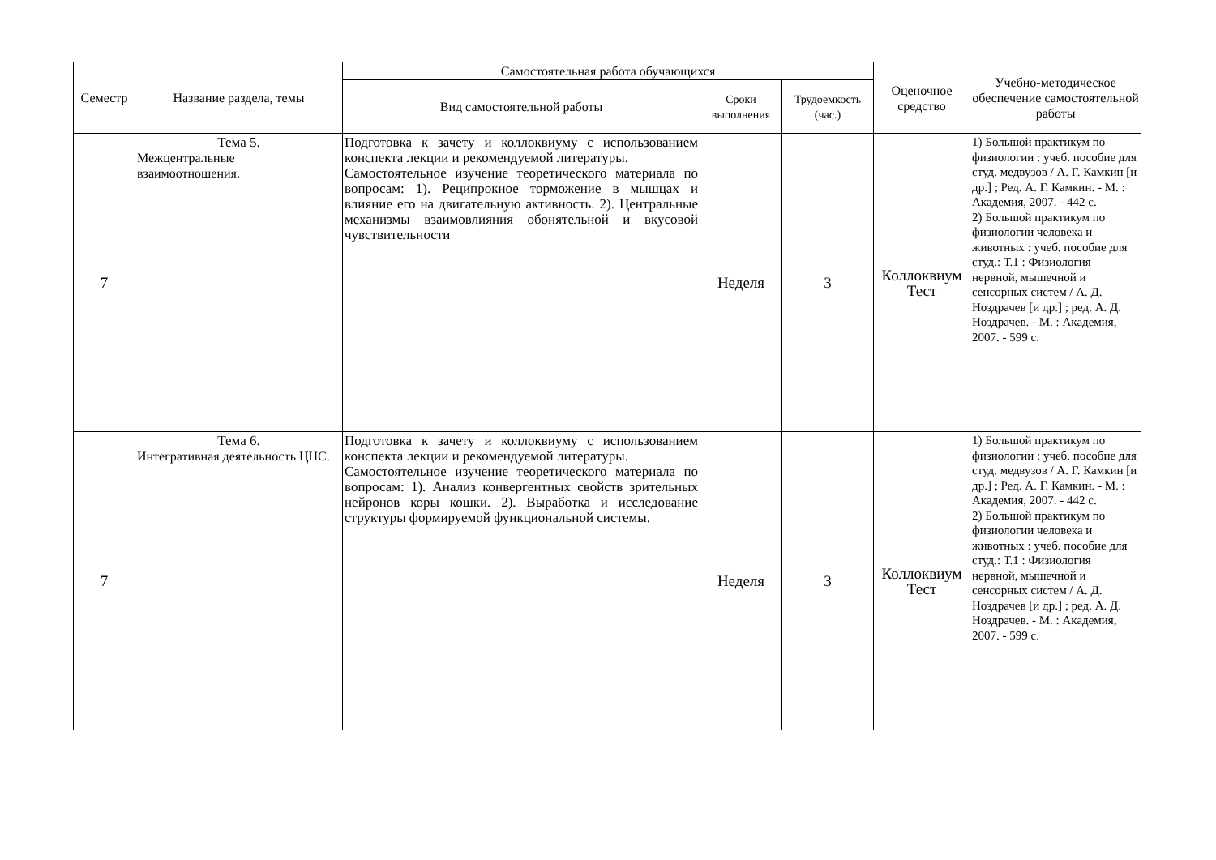| Семестр | Название раздела, темы | Самостоятельная работа обучающихся | | | Оценочное средство | Учебно-методическое обеспечение самостоятельной работы |
| --- | --- | --- | --- | --- | --- | --- |
| | | Вид самостоятельной работы | Сроки выполнения | Трудоемкость (час.) | | |
| 7 | Тема 5. Межцентральные взаимоотношения. | Подготовка к зачету и коллоквиуму с использованием конспекта лекции и рекомендуемой литературы. Самостоятельное изучение теоретического материала по вопросам: 1). Реципрокное торможение в мышцах и влияние его на двигательную активность. 2). Центральные механизмы взаимовлияния обонятельной и вкусовой чувствительности | Неделя | 3 | Коллоквиум Тест | 1) Большой практикум по физиологии : учеб. пособие для студ. медвузов / А. Г. Камкин [и др.] ; Ред. А. Г. Камкин. - М. : Академия, 2007. - 442 с. 2) Большой практикум по физиологии человека и животных : учеб. пособие для студ.: Т.1 : Физиология нервной, мышечной и сенсорных систем / А. Д. Ноздрачев [и др.] ; ред. А. Д. Ноздрачев. - М. : Академия, 2007. - 599 с. |
| 7 | Тема 6. Интегративная деятельность ЦНС. | Подготовка к зачету и коллоквиуму с использованием конспекта лекции и рекомендуемой литературы. Самостоятельное изучение теоретического материала по вопросам: 1). Анализ конвергентных свойств зрительных нейронов коры кошки. 2). Выработка и исследование структуры формируемой функциональной системы. | Неделя | 3 | Коллоквиум Тест | 1) Большой практикум по физиологии : учеб. пособие для студ. медвузов / А. Г. Камкин [и др.] ; Ред. А. Г. Камкин. - М. : Академия, 2007. - 442 с. 2) Большой практикум по физиологии человека и животных : учеб. пособие для студ.: Т.1 : Физиология нервной, мышечной и сенсорных систем / А. Д. Ноздрачев [и др.] ; ред. А. Д. Ноздрачев. - М. : Академия, 2007. - 599 с. |